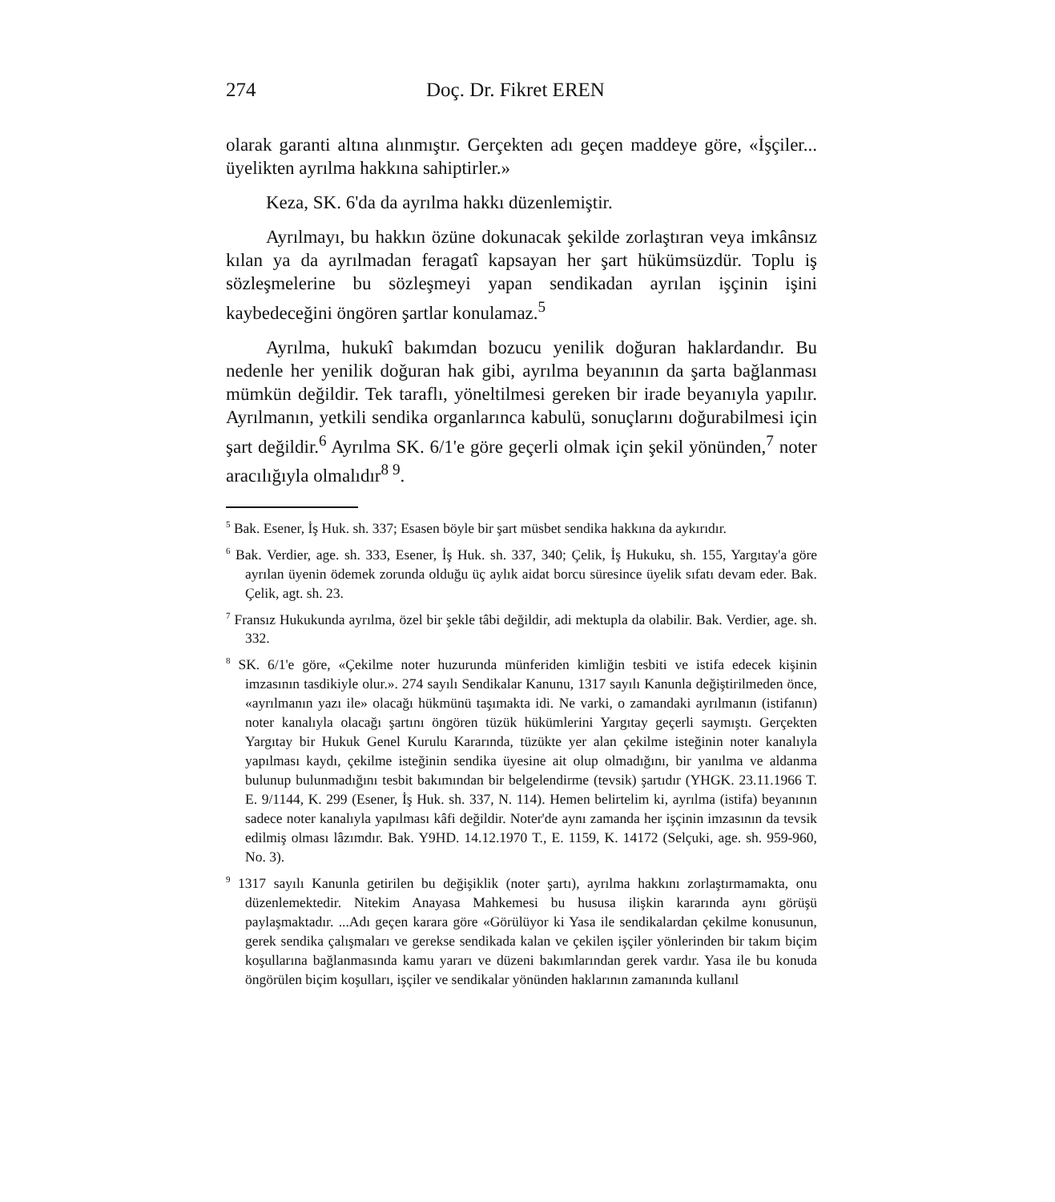274 Doç. Dr. Fikret EREN
olarak garanti altına alınmıştır. Gerçekten adı geçen maddeye gö­re, «İşçiler... üyelikten ayrılma hakkına sahiptirler.»
Keza, SK. 6'da da ayrılma hakkı düzenlemiştir.
Ayrılmayı, bu hakkın özüne dokunacak şekilde zorlaştıran ve­ya imkânsız kılan ya da ayrılmadan feragatî kapsayan her şart hü­kümsüzdür. Toplu iş sözleşmelerine bu sözleşmeyi yapan sendi­kadan ayrılan işçinin işini kaybedeceğini öngören şartlar konula­maz.<sup>5</sup>
Ayrılma, hukukî bakımdan bozucu yenilik doğuran haklardan­dır. Bu nedenle her yenilik doğuran hak gibi, ayrılma beyanının da şarta bağlanması mümkün değildir. Tek taraflı, yöneltilmesi gereken bir irade beyanıyla yapılır. Ayrılmanın, yetkili sendika or­ganlarınca kabulü, sonuçlarını doğurabilmesi için şart değildir.<sup>6</sup> Ayrılma SK. 6/1'e göre geçerli olmak için şekil yönünden,<sup>7</sup> noter aracılığıyla olmalıdır<sup>8 9</sup>.
<sup>5</sup> Bak. Esener, İş Huk. sh. 337; Esasen böyle bir şart müsbet sendika hak­kına da aykırıdır.
<sup>6</sup> Bak. Verdier, age. sh. 333, Esener, İş Huk. sh. 337, 340; Çelik, İş Hukuku, sh. 155, Yargıtay'a göre ayrılan üyenin ödemek zorunda olduğu üç aylık aidat borcu süresince üyelik sıfatı devam eder. Bak. Çelik, agt. sh. 23.
<sup>7</sup> Fransız Hukukunda ayrılma, özel bir şekle tâbi değildir, adi mektupla da olabilir. Bak. Verdier, age. sh. 332.
<sup>8</sup> SK. 6/1'e göre, «Çekilme noter huzurunda münferiden kimliğin tesbiti ve istifa edecek kişinin imzasının tasdikiyle olur.». 274 sayılı Sendikalar Kanunu, 1317 sayılı Kanunla değiştirilmeden önce, «ayrılmanın yazı ile» olacağı hükmünü taşımakta idi. Ne varki, o zamandaki ayrılmanın (isti­fanın) noter kanalıyla olacağı şartını öngören tüzük hükümlerini Yargıtay geçerli saymıştı. Gerçekten Yargıtay bir Hukuk Genel Kurulu Kararında, tüzükte yer alan çekilme isteğinin noter kanalıyla yapılması kaydı, çekil­me isteğinin sendika üyesine ait olup olmadığını, bir yanılma ve aldanma bulunup bulunmadığını tesbit bakımından bir belgelendirme (tevsik) şar­tıdır (YHGK. 23.11.1966 T. E. 9/1144, K. 299 (Esener, İş Huk. sh. 337, N. 114). Hemen belirtelim ki, ayrılma (istifa) beyanının sadece noter kana­lıyla yapılması kâfi değildir. Noter'de aynı zamanda her işçinin imzasının da tevsik edilmiş olması lâzımdır. Bak. Y9HD. 14.12.1970 T., E. 1159, K. 14172 (Selçuki, age. sh. 959-960, No. 3).
<sup>9</sup> 1317 sayılı Kanunla getirilen bu değişiklik (noter şartı), ayrılma hakkını zorlaştırmamakta, onu düzenlemektedir. Nitekim Anayasa Mahkemesi bu hususa ilişkin kararında aynı görüşü paylaşmaktadır. ...Adı geçen kara­ra göre «Görülüyor ki Yasa ile sendikalardan çekilme konusunun, gerek sendika çalışmaları ve gerekse sendikada kalan ve çekilen işçiler yön­lerinden bir takım biçim koşullarına bağlanmasında kamu yararı ve dü­zeni bakımlarından gerek vardır. Yasa ile bu konuda öngörülen biçim koşulları, işçiler ve sendikalar yönünden haklarının zamanında kullanıl­